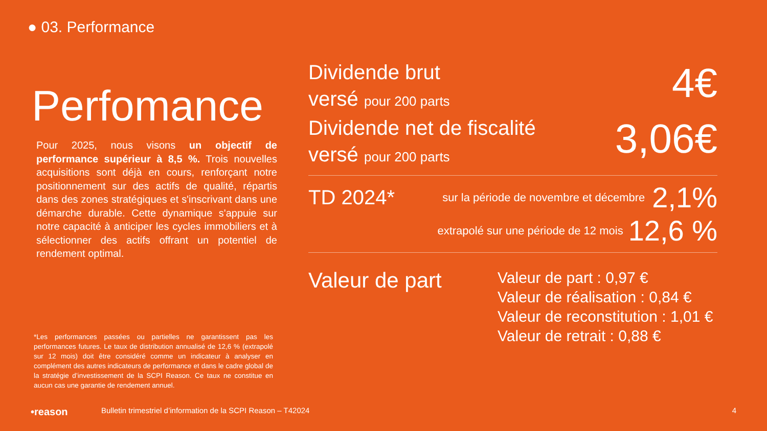● 03. Performance
Perfomance
Pour 2025, nous visons un objectif de performance supérieur à 8,5 %. Trois nouvelles acquisitions sont déjà en cours, renforçant notre positionnement sur des actifs de qualité, répartis dans des zones stratégiques et s'inscrivant dans une démarche durable. Cette dynamique s'appuie sur notre capacité à anticiper les cycles immobiliers et à sélectionner des actifs offrant un potentiel de rendement optimal.
Dividende brut
versé pour 200 parts
4€
Dividende net de fiscalité
versé pour 200 parts
3,06€
TD 2024*
sur la période de novembre et décembre
2,1%
extrapolé sur une période de 12 mois
12,6 %
Valeur de part
Valeur de part : 0,97 €
Valeur de réalisation : 0,84 €
Valeur de reconstitution : 1,01 €
Valeur de retrait : 0,88 €
*Les performances passées ou partielles ne garantissent pas les performances futures. Le taux de distribution annualisé de 12,6 % (extrapolé sur 12 mois) doit être considéré comme un indicateur à analyser en complément des autres indicateurs de performance et dans le cadre global de la stratégie d’investissement de la SCPI Reason. Ce taux ne constitue en aucun cas une garantie de rendement annuel.
•reason Bulletin trimestriel d’information de la SCPI Reason – T42024 4